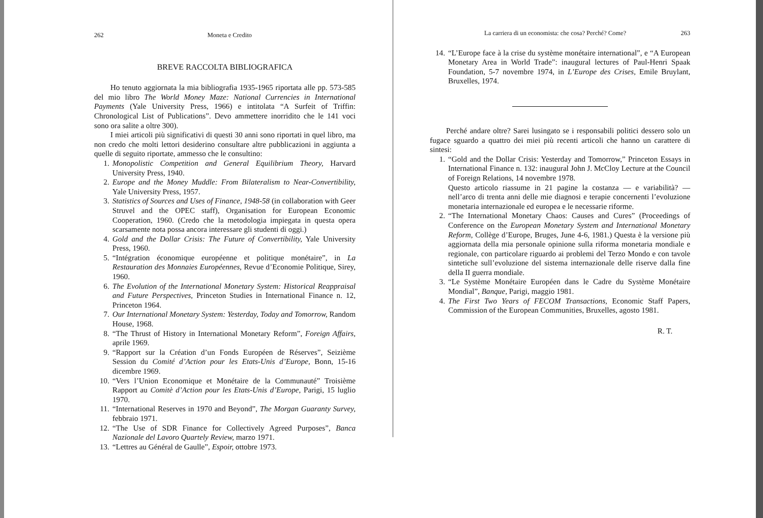262 Moneta e Credito
BREVE RACCOLTA BIBLIOGRAFICA
Ho tenuto aggiornata la mia bibliografia 1935-1965 riportata alle pp. 573-585 del mio libro The World Money Maze: National Currencies in International Payments (Yale University Press, 1966) e intitolata “A Surfeit of Triffin: Chronological List of Publications”. Devo ammettere inorridito che le 141 voci sono ora salite a oltre 300).
I miei articoli più significativi di questi 30 anni sono riportati in quel libro, ma non credo che molti lettori desiderino consultare altre pubblicazioni in aggiunta a quelle di seguito riportate, ammesso che le consultino:
1. Monopolistic Competition and General Equilibrium Theory, Harvard University Press, 1940.
2. Europe and the Money Muddle: From Bilateralism to Near-Convertibility, Yale University Press, 1957.
3. Statistics of Sources and Uses of Finance, 1948-58 (in collaboration with Geer Struvel and the OPEC staff), Organisation for European Economic Cooperation, 1960. (Credo che la metodologia impiegata in questa opera scarsamente nota possa ancora interessare gli studenti di oggi.)
4. Gold and the Dollar Crisis: The Future of Convertibility, Yale University Press, 1960.
5. “Intégration économique européenne et politique monétaire”, in La Restauration des Monnaies Européennes, Revue d’Economie Politique, Sirey, 1960.
6. The Evolution of the International Monetary System: Historical Reappraisal and Future Perspectives, Princeton Studies in International Finance n. 12, Princeton 1964.
7. Our International Monetary System: Yesterday, Today and Tomorrow, Random House, 1968.
8. “The Thrust of History in International Monetary Reform”, Foreign Affairs, aprile 1969.
9. “Rapport sur la Création d’un Fonds Européen de Réserves”, Seizième Session du Comité d’Action pour les Etats-Unis d’Europe, Bonn, 15-16 dicembre 1969.
10. “Vers l’Union Economique et Monétaire de la Communauté” Troisième Rapport au Comitè d’Action pour les Etats-Unis d’Europe, Parigi, 15 luglio 1970.
11. “International Reserves in 1970 and Beyond”, The Morgan Guaranty Survey, febbraio 1971.
12. “The Use of SDR Finance for Collectively Agreed Purposes”, Banca Nazionale del Lavoro Quartely Review, marzo 1971.
13. “Lettres au Général de Gaulle”, Espoir, ottobre 1973.
La carriera di un economista: che cosa? Perché? Come? 263
14. “L’Europe face à la crise du système monétaire international”, e “A European Monetary Area in World Trade”: inaugural lectures of Paul-Henri Spaak Foundation, 5-7 novembre 1974, in L’Europe des Crises, Emile Bruylant, Bruxelles, 1974.
Perché andare oltre? Sarei lusingato se i responsabili politici dessero solo un fugace sguardo a quattro dei miei più recenti articoli che hanno un carattere di sintesi:
1. “Gold and the Dollar Crisis: Yesterday and Tomorrow,” Princeton Essays in International Finance n. 132: inaugural John J. McCloy Lecture at the Council of Foreign Relations, 14 novembre 1978.
Questo articolo riassume in 21 pagine la costanza — e variabilità? — nell’arco di trenta anni delle mie diagnosi e terapie concernenti l’evoluzione monetaria internazionale ed europea e le necessarie riforme.
2. “The International Monetary Chaos: Causes and Cures” (Proceedings of Conference on the European Monetary System and International Monetary Reform, Collège d’Europe, Bruges, June 4-6, 1981.) Questa è la versione più aggiornata della mia personale opinione sulla riforma monetaria mondiale e regionale, con particolare riguardo ai problemi del Terzo Mondo e con tavole sintetiche sull’evoluzione del sistema internazionale delle riserve dalla fine della II guerra mondiale.
3. “Le Système Monétaire Européen dans le Cadre du Système Monétaire Mondial”, Banque, Parigi, maggio 1981.
4. The First Two Years of FECOM Transactions, Economic Staff Papers, Commission of the European Communities, Bruxelles, agosto 1981.
R. T.